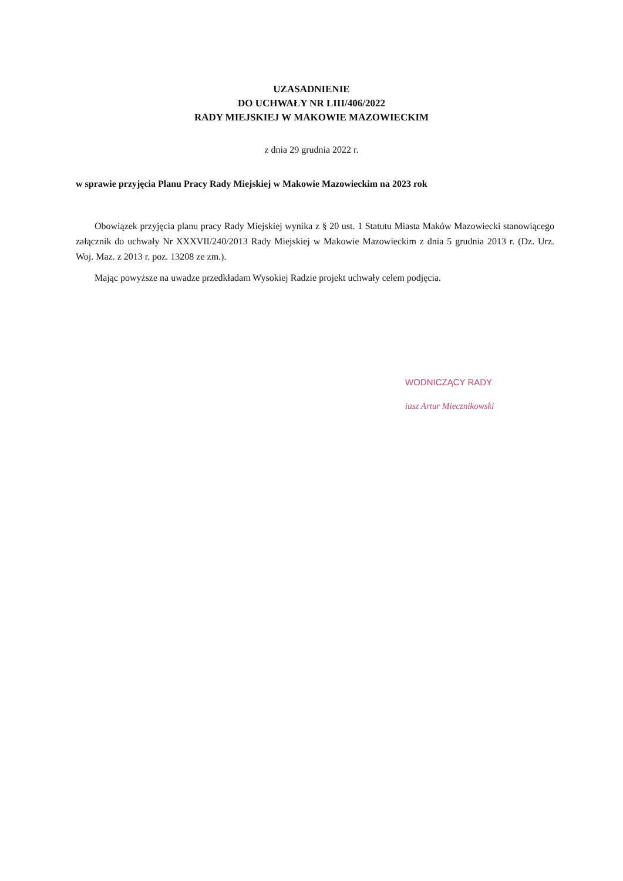UZASADNIENIE
DO UCHWAŁY NR LIII/406/2022
RADY MIEJSKIEJ W MAKOWIE MAZOWIECKIM
z dnia 29 grudnia 2022 r.
w sprawie przyjęcia Planu Pracy Rady Miejskiej w Makowie Mazowieckim na 2023 rok
Obowiązek przyjęcia planu pracy Rady Miejskiej wynika z § 20 ust. 1 Statutu Miasta Maków Mazowiecki stanowiącego załącznik do uchwały Nr XXXVII/240/2013 Rady Miejskiej w Makowie Mazowieckim z dnia 5 grudnia 2013 r. (Dz. Urz. Woj. Maz. z 2013 r. poz. 13208 ze zm.).
Mając powyższe na uwadze przedkładam Wysokiej Radzie projekt uchwały celem podjęcia.
WODNICZĄCY RADY
iusz Artur Miecznikowski